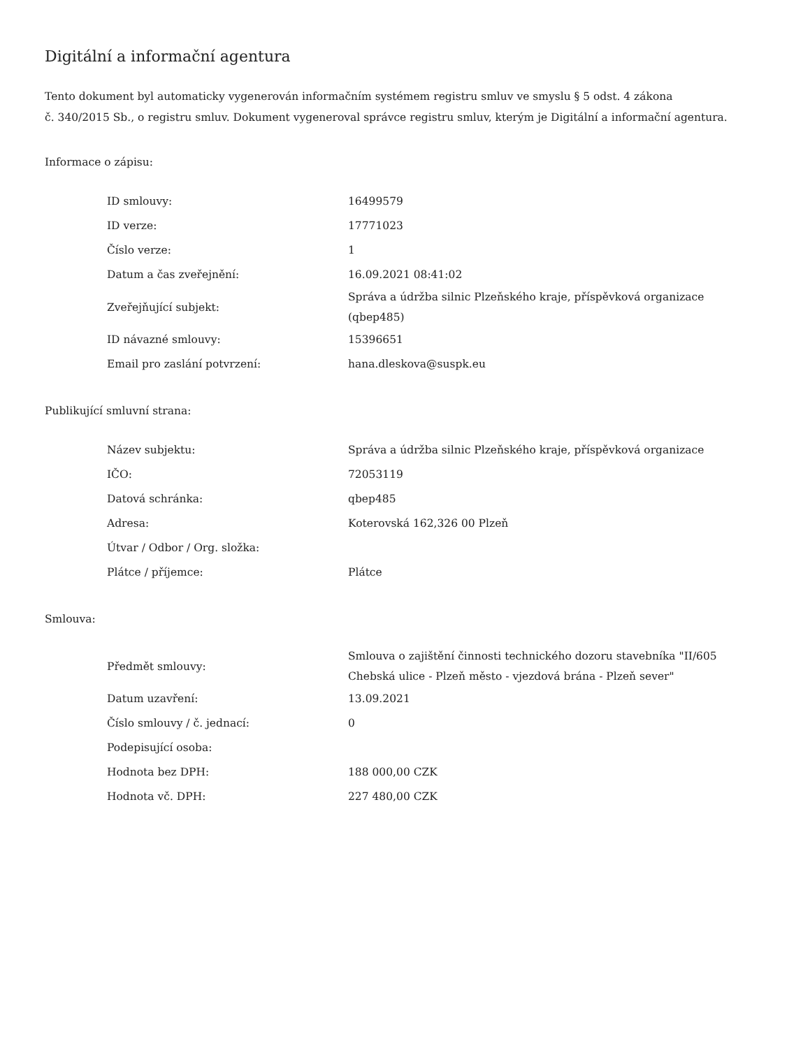Digitální a informační agentura
Tento dokument byl automaticky vygenerován informačním systémem registru smluv ve smyslu § 5 odst. 4 zákona
č. 340/2015 Sb., o registru smluv. Dokument vygeneroval správce registru smluv, kterým je Digitální a informační agentura.
Informace o zápisu:
| ID smlouvy: | 16499579 |
| ID verze: | 17771023 |
| Číslo verze: | 1 |
| Datum a čas zveřejnění: | 16.09.2021 08:41:02 |
| Zveřejňující subjekt: | Správa a údržba silnic Plzeňského kraje, příspěvková organizace (qbep485) |
| ID návazné smlouvy: | 15396651 |
| Email pro zaslání potvrzení: | hana.dleskova@suspk.eu |
Publikující smluvní strana:
| Název subjektu: | Správa a údržba silnic Plzeňského kraje, příspěvková organizace |
| IČO: | 72053119 |
| Datová schránka: | qbep485 |
| Adresa: | Koterovská 162,326 00 Plzeň |
| Útvar / Odbor / Org. složka: | |
| Plátce / příjemce: | Plátce |
Smlouva:
| Předmět smlouvy: | Smlouva o zajištění činnosti technického dozoru stavebníka "II/605 Chebská ulice - Plzeň město - vjezdová brána - Plzeň sever" |
| Datum uzavření: | 13.09.2021 |
| Číslo smlouvy / č. jednací: | 0 |
| Podepisující osoba: | |
| Hodnota bez DPH: | 188 000,00 CZK |
| Hodnota vč. DPH: | 227 480,00 CZK |